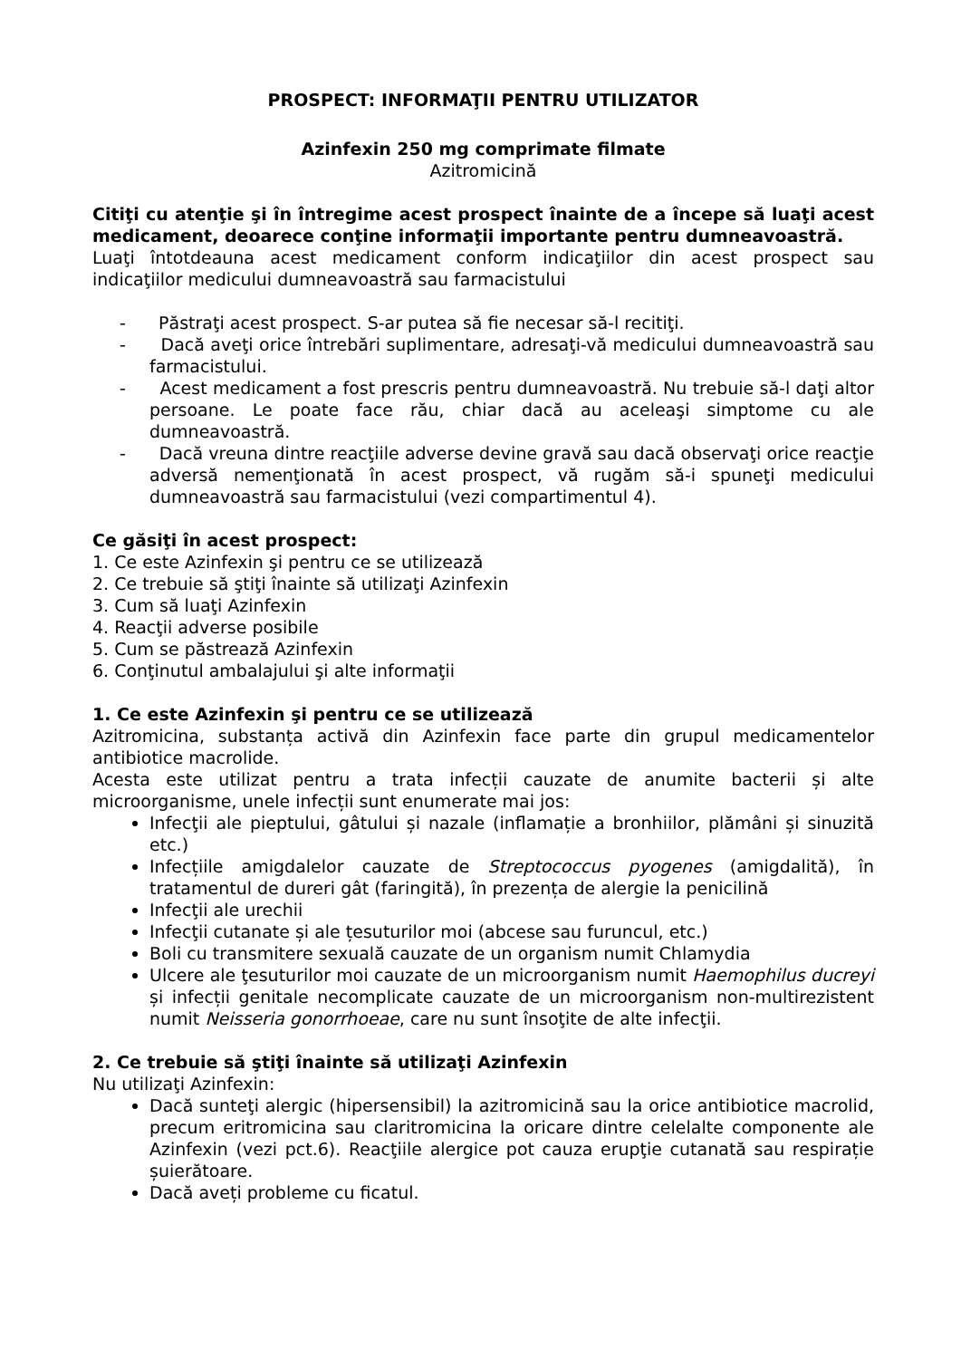PROSPECT: INFORMAŢII PENTRU UTILIZATOR
Azinfexin 250 mg comprimate filmate
Azitromicină
Citiţi cu atenţie şi în întregime acest prospect înainte de a începe să luaţi acest medicament, deoarece conţine informaţii importante pentru dumneavoastră.
Luaţi întotdeauna acest medicament conform indicaţiilor din acest prospect sau indicaţiilor medicului dumneavoastră sau farmacistului
- Păstraţi acest prospect. S-ar putea să fie necesar să-l recitiţi.
- Dacă aveţi orice întrebări suplimentare, adresaţi-vă medicului dumneavoastră sau farmacistului.
- Acest medicament a fost prescris pentru dumneavoastră. Nu trebuie să-l daţi altor persoane. Le poate face rău, chiar dacă au aceleaşi simptome cu ale dumneavoastră.
- Dacă vreuna dintre reacţiile adverse devine gravă sau dacă observaţi orice reacţie adversă nemenţionată în acest prospect, vă rugăm să-i spuneţi medicului dumneavoastră sau farmacistului (vezi compartimentul 4).
Ce găsiţi în acest prospect:
1. Ce este Azinfexin şi pentru ce se utilizează
2. Ce trebuie să ştiţi înainte să utilizaţi Azinfexin
3. Cum să luaţi Azinfexin
4. Reacţii adverse posibile
5. Cum se păstrează Azinfexin
6. Conţinutul ambalajului şi alte informaţii
1. Ce este Azinfexin şi pentru ce se utilizează
Azitromicina, substanța activă din Azinfexin face parte din grupul medicamentelor antibiotice macrolide.
Acesta este utilizat pentru a trata infecții cauzate de anumite bacterii și alte microorganisme, unele infecții sunt enumerate mai jos:
Infecţii ale pieptului, gâtului și nazale (inflamație a bronhiilor, plămâni și sinuzită etc.)
Infecțiile amigdalelor cauzate de Streptococcus pyogenes (amigdalită), în tratamentul de dureri gât (faringită), în prezența de alergie la penicilină
Infecţii ale urechii
Infecţii cutanate și ale țesuturilor moi (abcese sau furuncul, etc.)
Boli cu transmitere sexuală cauzate de un organism numit Chlamydia
Ulcere ale ţesuturilor moi cauzate de un microorganism numit Haemophilus ducreyi și infecții genitale necomplicate cauzate de un microorganism non-multirezistent numit Neisseria gonorrhoeae, care nu sunt însoţite de alte infecţii.
2. Ce trebuie să ştiţi înainte să utilizaţi Azinfexin
Nu utilizaţi Azinfexin:
Dacă sunteţi alergic (hipersensibil) la azitromicină sau la orice antibiotice macrolid, precum eritromicina sau claritromicina la oricare dintre celelalte componente ale Azinfexin (vezi pct.6). Reacţiile alergice pot cauza erupţie cutanată sau respirație șuierătoare.
Dacă aveți probleme cu ficatul.